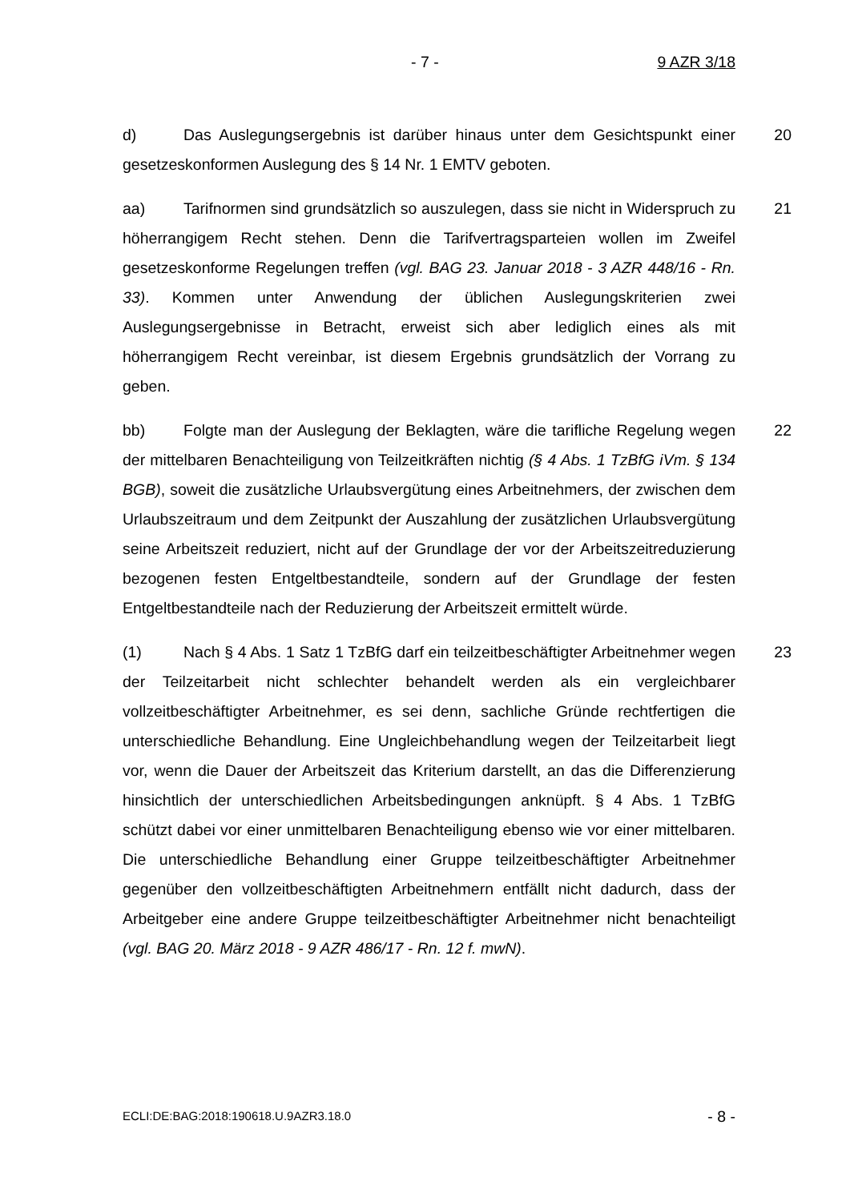- 7 - 9 AZR 3/18
d) Das Auslegungsergebnis ist darüber hinaus unter dem Gesichtspunkt einer gesetzeskonformen Auslegung des § 14 Nr. 1 EMTV geboten.
20
aa) Tarifnormen sind grundsätzlich so auszulegen, dass sie nicht in Widerspruch zu höherrangigem Recht stehen. Denn die Tarifvertragsparteien wollen im Zweifel gesetzeskonforme Regelungen treffen (vgl. BAG 23. Januar 2018 - 3 AZR 448/16 - Rn. 33). Kommen unter Anwendung der üblichen Auslegungskriterien zwei Auslegungsergebnisse in Betracht, erweist sich aber lediglich eines als mit höherrangigem Recht vereinbar, ist diesem Ergebnis grundsätzlich der Vorrang zu geben.
21
bb) Folgte man der Auslegung der Beklagten, wäre die tarifliche Regelung wegen der mittelbaren Benachteiligung von Teilzeitkräften nichtig (§ 4 Abs. 1 TzBfG iVm. § 134 BGB), soweit die zusätzliche Urlaubsvergütung eines Arbeitnehmers, der zwischen dem Urlaubszeitraum und dem Zeitpunkt der Auszahlung der zusätzlichen Urlaubsvergütung seine Arbeitszeit reduziert, nicht auf der Grundlage der vor der Arbeitszeitreduzierung bezogenen festen Entgeltbestandteile, sondern auf der Grundlage der festen Entgeltbestandteile nach der Reduzierung der Arbeitszeit ermittelt würde.
22
(1) Nach § 4 Abs. 1 Satz 1 TzBfG darf ein teilzeitbeschäftigter Arbeitnehmer wegen der Teilzeitarbeit nicht schlechter behandelt werden als ein vergleichbarer vollzeitbeschäftigter Arbeitnehmer, es sei denn, sachliche Gründe rechtfertigen die unterschiedliche Behandlung. Eine Ungleichbehandlung wegen der Teilzeitarbeit liegt vor, wenn die Dauer der Arbeitszeit das Kriterium darstellt, an das die Differenzierung hinsichtlich der unterschiedlichen Arbeitsbedingungen anknüpft. § 4 Abs. 1 TzBfG schützt dabei vor einer unmittelbaren Benachteiligung ebenso wie vor einer mittelbaren. Die unterschiedliche Behandlung einer Gruppe teilzeitbeschäftigter Arbeitnehmer gegenüber den vollzeitbeschäftigten Arbeitnehmern entfällt nicht dadurch, dass der Arbeitgeber eine andere Gruppe teilzeitbeschäftigter Arbeitnehmer nicht benachteiligt (vgl. BAG 20. März 2018 - 9 AZR 486/17 - Rn. 12 f. mwN).
23
ECLI:DE:BAG:2018:190618.U.9AZR3.18.0 - 8 -